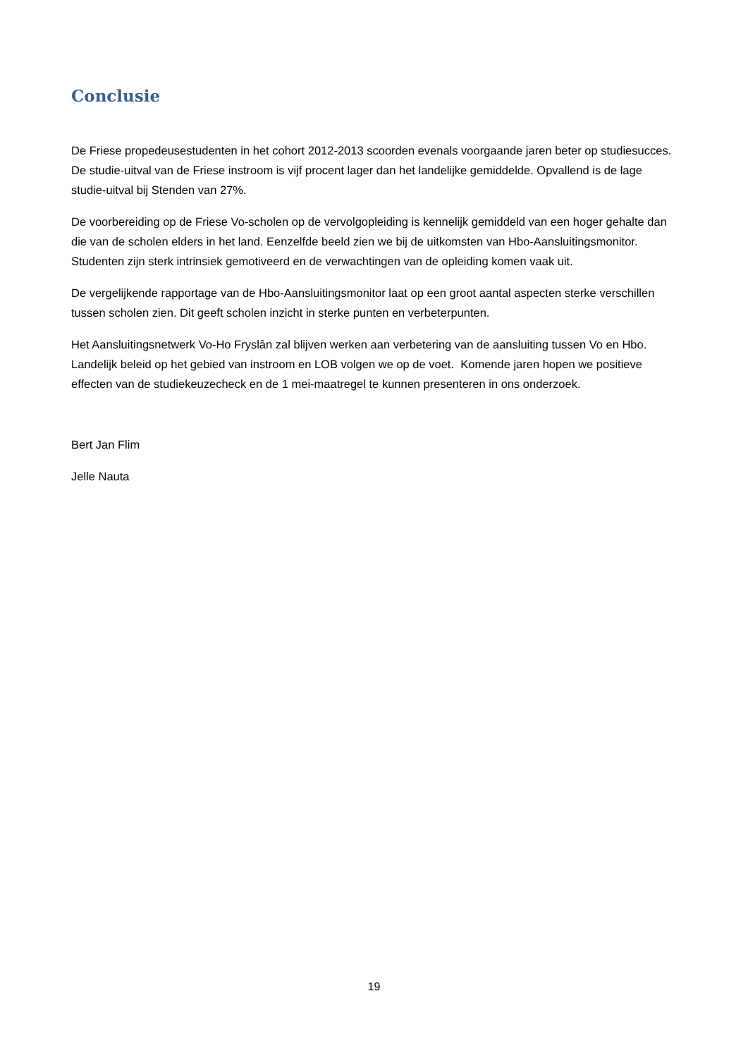Conclusie
De Friese propedeusestudenten in het cohort 2012-2013 scoorden evenals voorgaande jaren beter op studiesucces. De studie-uitval van de Friese instroom is vijf procent lager dan het landelijke gemiddelde. Opvallend is de lage studie-uitval bij Stenden van 27%.
De voorbereiding op de Friese Vo-scholen op de vervolgopleiding is kennelijk gemiddeld van een hoger gehalte dan die van de scholen elders in het land. Eenzelfde beeld zien we bij de uitkomsten van Hbo-Aansluitingsmonitor. Studenten zijn sterk intrinsiek gemotiveerd en de verwachtingen van de opleiding komen vaak uit.
De vergelijkende rapportage van de Hbo-Aansluitingsmonitor laat op een groot aantal aspecten sterke verschillen tussen scholen zien. Dit geeft scholen inzicht in sterke punten en verbeterpunten.
Het Aansluitingsnetwerk Vo-Ho Fryslân zal blijven werken aan verbetering van de aansluiting tussen Vo en Hbo. Landelijk beleid op het gebied van instroom en LOB volgen we op de voet. Komende jaren hopen we positieve effecten van de studiekeuzecheck en de 1 mei-maatregel te kunnen presenteren in ons onderzoek.
Bert Jan Flim
Jelle Nauta
19